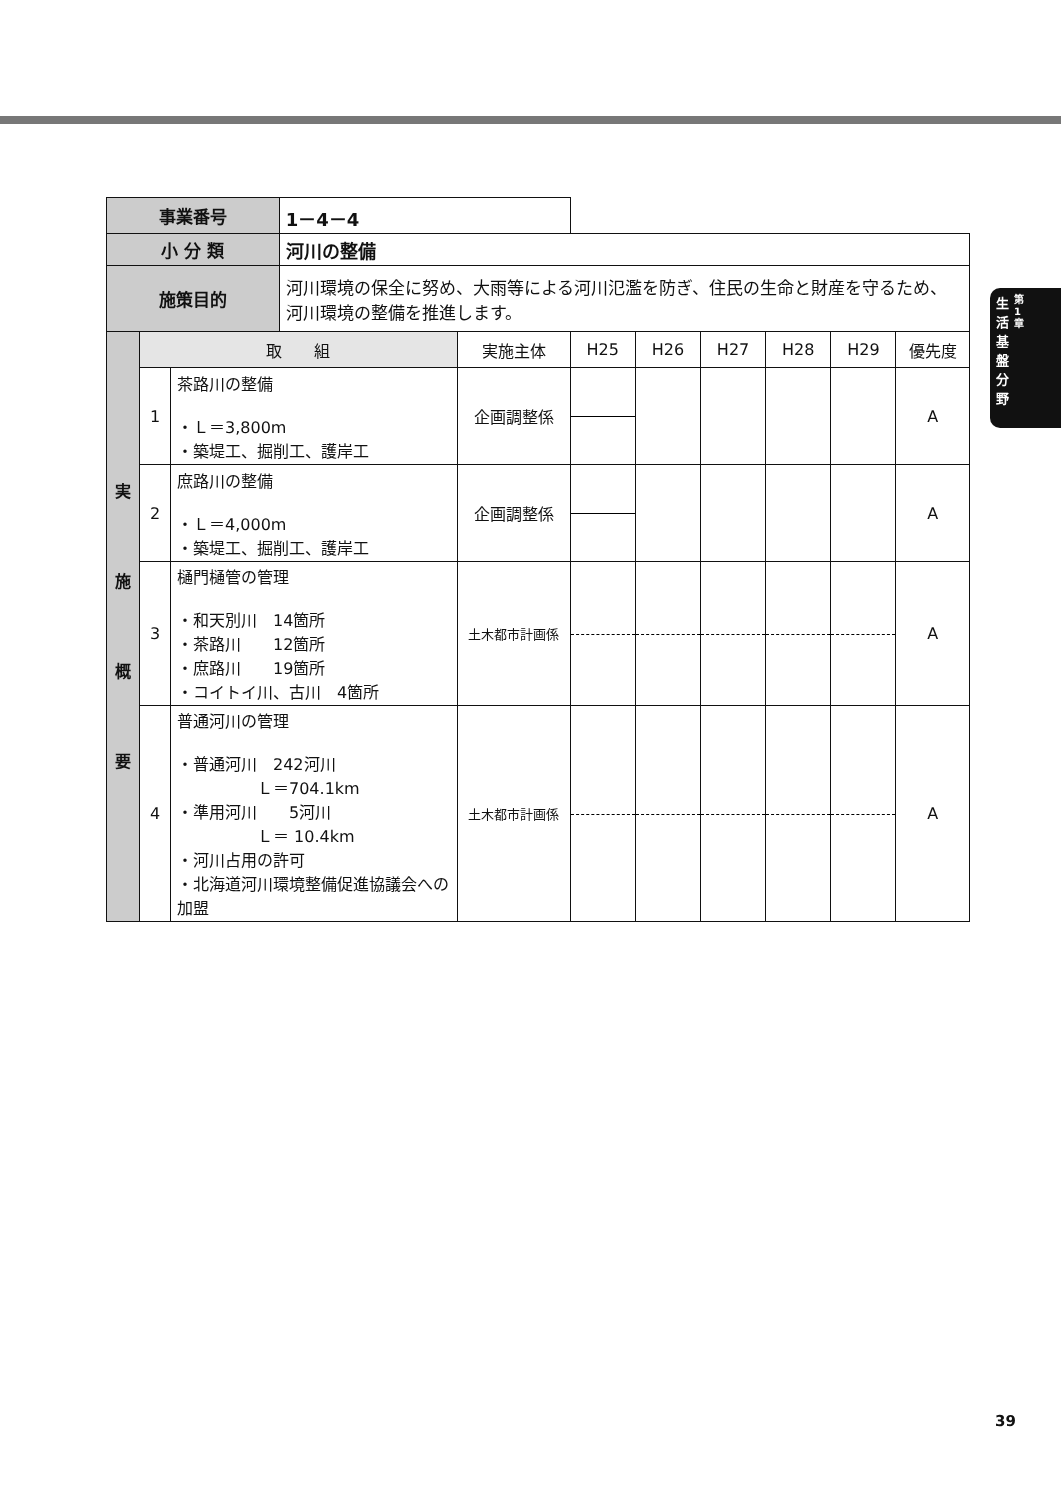生活基盤分野
第1章
| 事業番号 | | | 1－4－4 | | | | | | | |
| 小 分 類 | | | 河川の整備 | | | | | | | |
| 施策目的 | | | 河川環境の保全に努め、大雨等による河川氾濫を防ぎ、住民の生命と財産を守るため、河川環境の整備を推進します。 | | | | | | | |
| 実 施 概 要 | 取 組 | | | 実施主体 | H25 | H26 | H27 | H28 | H29 | 優先度 |
| | 1 | 茶路川の整備 ・Ｌ＝3,800m ・築堤工、掘削工、護岸工 | | 企画調整係 | | | | | | A |
| | 2 | 庶路川の整備 ・Ｌ＝4,000m ・築堤工、掘削工、護岸工 | | 企画調整係 | | | | | | A |
| | 3 | 樋門樋管の管理 ・和天別川 14箇所 ・茶路川 12箇所 ・庶路川 19箇所 ・コイトイ川、古川 4箇所 | | 土木都市計画係 | | | | | | A |
| | 4 | 普通河川の管理 ・普通河川 242河川 Ｌ＝704.1km ・準用河川 5河川 Ｌ＝ 10.4km ・河川占用の許可 ・北海道河川環境整備促進協議会への加盟 | | 土木都市計画係 | | | | | | A |
39